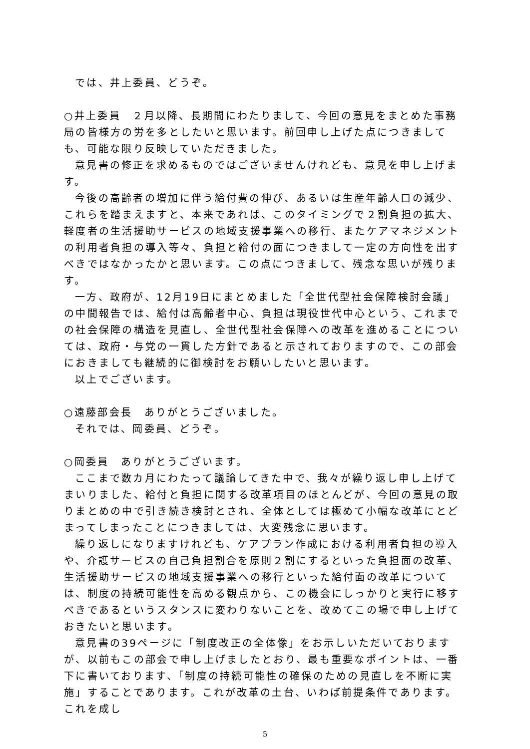では、井上委員、どうぞ。
○井上委員　２月以降、長期間にわたりまして、今回の意見をまとめた事務局の皆様方の労を多としたいと思います。前回申し上げた点につきましても、可能な限り反映していただきました。
意見書の修正を求めるものではございませんけれども、意見を申し上げます。
今後の高齢者の増加に伴う給付費の伸び、あるいは生産年齢人口の減少、これらを踏まえますと、本来であれば、このタイミングで２割負担の拡大、軽度者の生活援助サービスの地域支援事業への移行、またケアマネジメントの利用者負担の導入等々、負担と給付の面につきまして一定の方向性を出すべきではなかったかと思います。この点につきまして、残念な思いが残ります。
一方、政府が、12月19日にまとめました「全世代型社会保障検討会議」の中間報告では、給付は高齢者中心、負担は現役世代中心という、これまでの社会保障の構造を見直し、全世代型社会保障への改革を進めることについては、政府・与党の一貫した方針であると示されておりますので、この部会におきましても継続的に御検討をお願いしたいと思います。
以上でございます。
○遠藤部会長　ありがとうございました。
それでは、岡委員、どうぞ。
○岡委員　ありがとうございます。
ここまで数カ月にわたって議論してきた中で、我々が繰り返し申し上げてまいりました、給付と負担に関する改革項目のほとんどが、今回の意見の取りまとめの中で引き続き検討とされ、全体としては極めて小幅な改革にとどまってしまったことにつきましては、大変残念に思います。
繰り返しになりますけれども、ケアプラン作成における利用者負担の導入や、介護サービスの自己負担割合を原則２割にするといった負担面の改革、生活援助サービスの地域支援事業への移行といった給付面の改革については、制度の持続可能性を高める観点から、この機会にしっかりと実行に移すべきであるというスタンスに変わりないことを、改めてこの場で申し上げておきたいと思います。
意見書の39ページに「制度改正の全体像」をお示しいただいておりますが、以前もこの部会で申し上げましたとおり、最も重要なポイントは、一番下に書いております、「制度の持続可能性の確保のための見直しを不断に実施」することであります。これが改革の土台、いわば前提条件であります。これを成し
5